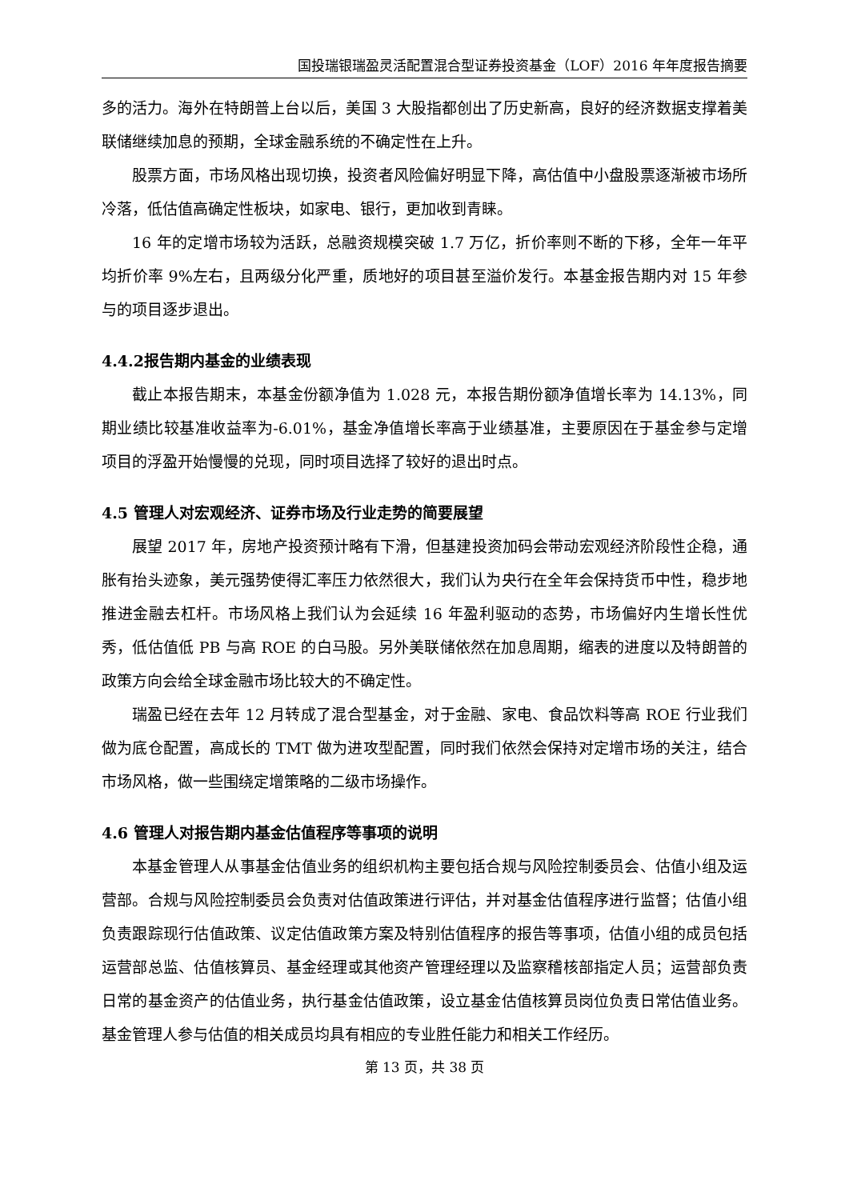国投瑞银瑞盈灵活配置混合型证券投资基金（LOF）2016 年年度报告摘要
多的活力。海外在特朗普上台以后，美国 3 大股指都创出了历史新高，良好的经济数据支撑着美联储继续加息的预期，全球金融系统的不确定性在上升。
股票方面，市场风格出现切换，投资者风险偏好明显下降，高估值中小盘股票逐渐被市场所冷落，低估值高确定性板块，如家电、银行，更加收到青睐。
16 年的定增市场较为活跃，总融资规模突破 1.7 万亿，折价率则不断的下移，全年一年平均折价率 9%左右，且两级分化严重，质地好的项目甚至溢价发行。本基金报告期内对 15 年参与的项目逐步退出。
4.4.2报告期内基金的业绩表现
截止本报告期末，本基金份额净值为 1.028 元，本报告期份额净值增长率为 14.13%，同期业绩比较基准收益率为-6.01%，基金净值增长率高于业绩基准，主要原因在于基金参与定增项目的浮盈开始慢慢的兑现，同时项目选择了较好的退出时点。
4.5 管理人对宏观经济、证券市场及行业走势的简要展望
展望 2017 年，房地产投资预计略有下滑，但基建投资加码会带动宏观经济阶段性企稳，通胀有抬头迹象，美元强势使得汇率压力依然很大，我们认为央行在全年会保持货币中性，稳步地推进金融去杠杆。市场风格上我们认为会延续 16 年盈利驱动的态势，市场偏好内生增长性优秀，低估值低 PB 与高 ROE 的白马股。另外美联储依然在加息周期，缩表的进度以及特朗普的政策方向会给全球金融市场比较大的不确定性。
瑞盈已经在去年 12 月转成了混合型基金，对于金融、家电、食品饮料等高 ROE 行业我们做为底仓配置，高成长的 TMT 做为进攻型配置，同时我们依然会保持对定增市场的关注，结合市场风格，做一些围绕定增策略的二级市场操作。
4.6 管理人对报告期内基金估值程序等事项的说明
本基金管理人从事基金估值业务的组织机构主要包括合规与风险控制委员会、估值小组及运营部。合规与风险控制委员会负责对估值政策进行评估，并对基金估值程序进行监督；估值小组负责跟踪现行估值政策、议定估值政策方案及特别估值程序的报告等事项，估值小组的成员包括运营部总监、估值核算员、基金经理或其他资产管理经理以及监察稽核部指定人员；运营部负责日常的基金资产的估值业务，执行基金估值政策，设立基金估值核算员岗位负责日常估值业务。基金管理人参与估值的相关成员均具有相应的专业胜任能力和相关工作经历。
第 13 页，共 38 页